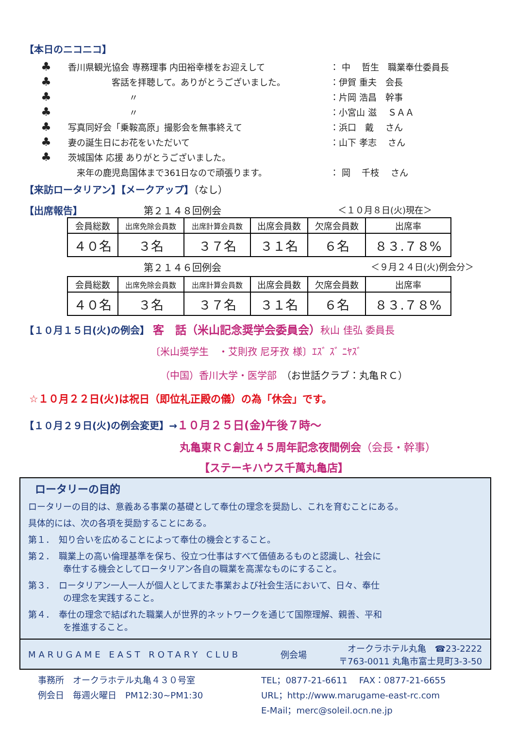【本日のニコニコ】
♣ 香川県観光協会 専務理事 内田裕幸様をお迎えして ： 中　 哲生　職業奉仕委員長
♣　　　　　客話を拝聴して。ありがとうございました。 ：伊賀 重夫　会長
♣　　　　　　　〃 ：片岡 浩昌　幹事
♣　　　　　　　〃 ：小宮山 滋　 ＳＡＡ
♣ 写真同好会「乗鞍高原」撮影会を無事終えて ：浜口　戴　 さん
♣ 妻の誕生日にお花をいただいて ：山下 孝志　 さん
♣ 茨城国体 応援 ありがとうございました。
　来年の鹿児島国体まで361日なので頑張ります。 ： 岡　 千枝　 さん
【来訪ロータリアン】【メークアップ】（なし）
【出席報告】 第２１４８回例会 ＜１０月８日(火)現在＞
| 会員総数 | 出席免除会員数 | 出席計算会員数 | 出席会員数 | 欠席会員数 | 出席率 |
| ４０名 | ３名 | ３７名 | ３１名 | ６名 | ８３.７８% |
第２１４６回例会 ＜９月２４日(火)例会分＞
| 会員総数 | 出席免除会員数 | 出席計算会員数 | 出席会員数 | 欠席会員数 | 出席率 |
| ４０名 | ３名 | ３７名 | ３１名 | ６名 | ８３.７８% |
【１０月１５日(火)の例会】 客　話（米山記念奨学会委員会）秋山 佳弘 委員長
〔米山奨学生　・艾則孜 尼牙孜 様〕ｴｽﾞ ｽﾞ ﾆﾔｽﾞ
（中国）香川大学・医学部　（お世話クラブ：丸亀ＲＣ）
☆１０月２２日(火)は祝日（即位礼正殿の儀）の為「休会」です。
【１０月２９日(火)の例会変更】→１０月２５日(金)午後７時～
丸亀東ＲＣ創立４５周年記念夜間例会（会長・幹事）
【ステーキハウス千萬丸亀店】
ロータリーの目的
ロータリーの目的は、意義ある事業の基礎として奉仕の理念を奨励し、これを育むことにある。
具体的には、次の各項を奨励することにある。
第１．　知り合いを広めることによって奉仕の機会とすること。
第２．　職業上の高い倫理基準を保ち、役立つ仕事はすべて価値あるものと認識し、社会に
　　　　奉仕する機会としてロータリアン各自の職業を高潔なものにすること。
第３．　ロータリアン一人一人が個人としてまた事業および社会生活において、日々、奉仕
　　　　の理念を実践すること。
第４．　奉仕の理念で結ばれた職業人が世界的ネットワークを通じて国際理解、親善、平和
　　　　を推進すること。
MARUGAME EAST ROTARY CLUB 例会場 オークラホテル丸亀　☎23-2222
〒763-0011 丸亀市富士見町3-3-50
事務所　オークラホテル丸亀４３０号室
例会日　毎週火曜日　PM12:30~PM1:30
TEL；0877-21-6611　 FAX：0877-21-6655
URL；http://www.marugame-east-rc.com
E-Mail；merc@soleil.ocn.ne.jp